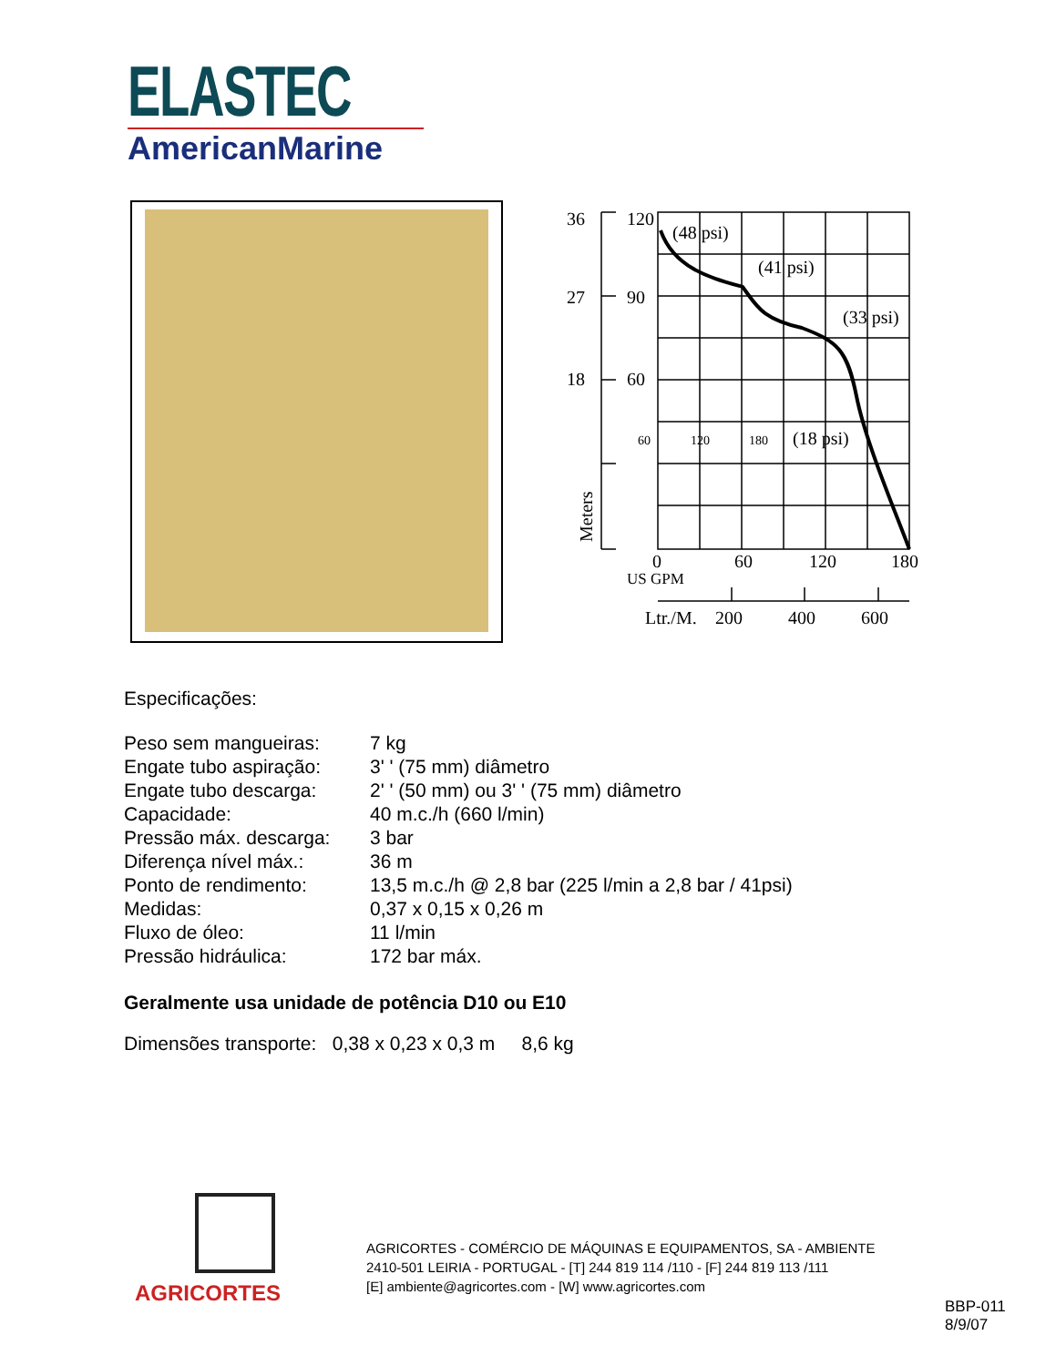ELASTEC
AmericanMarine
36
27
18
120
90
60
(48 psi)
(41 psi)
(33 psi)
(18 psi)
60
120
180
0
60
120
180
US GPM
Ltr./M.
200
400
600
Meters
Especificações:
| Peso sem mangueiras: | 7 kg |
| Engate tubo aspiração: | 3' ' (75 mm) diâmetro |
| Engate tubo descarga: | 2' ' (50 mm) ou 3' ' (75 mm) diâmetro |
| Capacidade: | 40 m.c./h (660 l/min) |
| Pressão máx. descarga: | 3 bar |
| Diferença nível máx.: | 36 m |
| Ponto de rendimento: | 13,5 m.c./h @ 2,8 bar (225 l/min a 2,8 bar / 41psi) |
| Medidas: | 0,37 x 0,15 x 0,26 m |
| Fluxo de óleo: | 11 l/min |
| Pressão hidráulica: | 172 bar máx. |
Geralmente usa unidade de potência D10 ou E10
Dimensões transporte: 0,38 x 0,23 x 0,3 m 8,6 kg
AGRICORTES
AGRICORTES - COMÉRCIO DE MÁQUINAS E EQUIPAMENTOS, SA - AMBIENTE
2410-501 LEIRIA - PORTUGAL - [T] 244 819 114 /110 - [F] 244 819 113 /111
[E] ambiente@agricortes.com - [W] www.agricortes.com
BBP-011
8/9/07